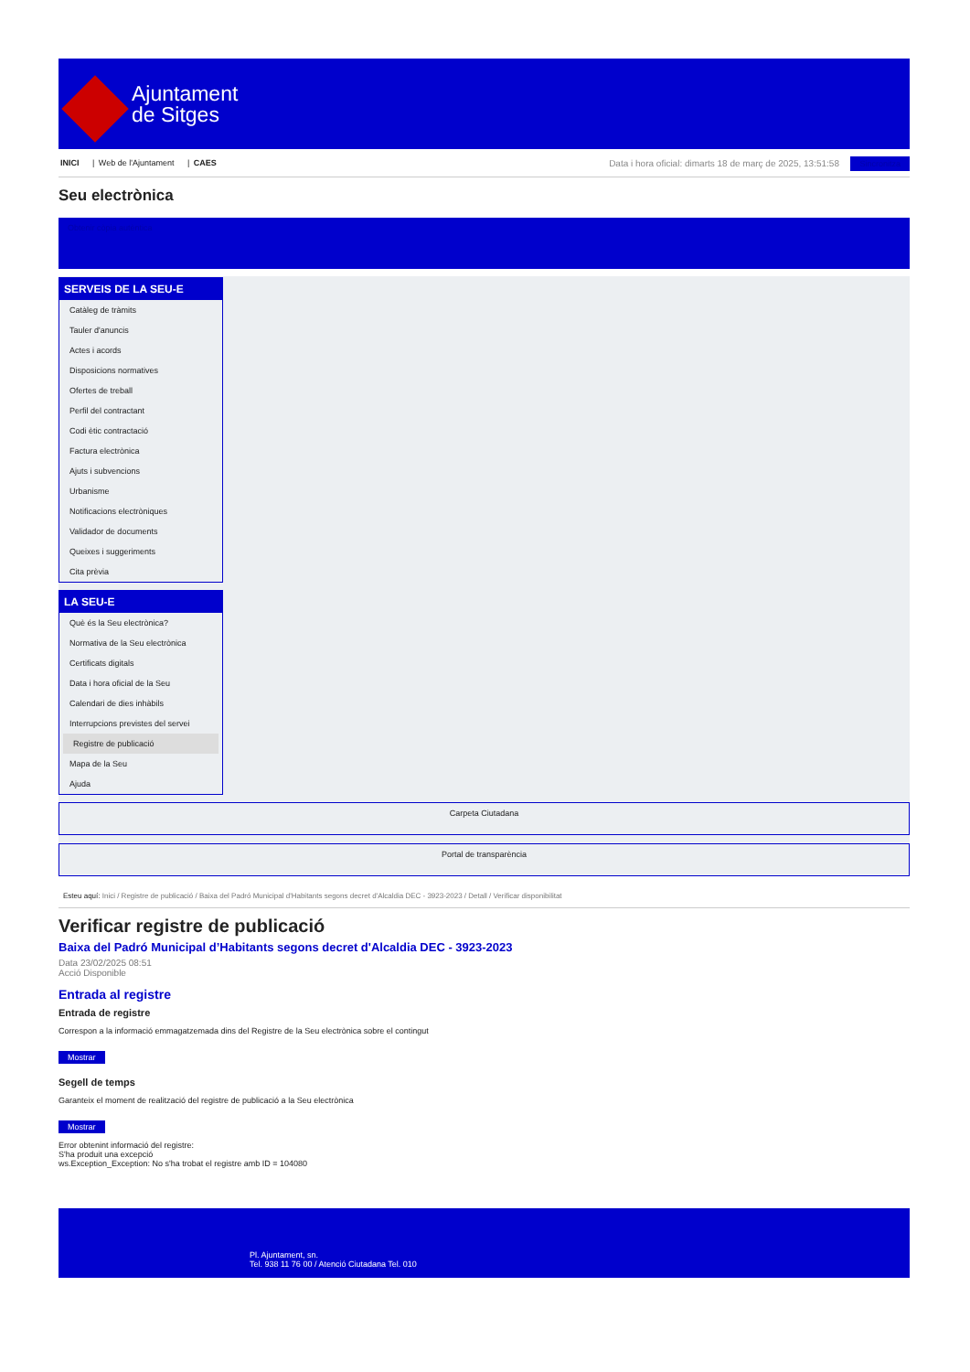Ajuntament
de Sitges
INICI | Web de l'Ajuntament | CAES
Data i hora oficial: dimarts 18 de març de 2025, 13:51:58 Sincronitza
Seu electrònica
Obtenir còpia autèntica
SERVEIS DE LA SEU-E
Catàleg de tràmits
Tauler d'anuncis
Actes i acords
Disposicions normatives
Ofertes de treball
Perfil del contractant
Codi ètic contractació
Factura electrònica
Ajuts i subvencions
Urbanisme
Notificacions electròniques
Validador de documents
Queixes i suggeriments
Cita prèvia
LA SEU-E
Què és la Seu electrònica?
Normativa de la Seu electrònica
Certificats digitals
Data i hora oficial de la Seu
Calendari de dies inhàbils
Interrupcions previstes del servei
Registre de publicació
Mapa de la Seu
Ajuda
Carpeta Ciutadana
Portal de transparència
Esteu aquí: Inici / Registre de publicació / Baixa del Padró Municipal d'Habitants segons decret d'Alcaldia DEC - 3923-2023 / Detall / Verificar disponibilitat
Verificar registre de publicació
Baixa del Padró Municipal d’Habitants segons decret d'Alcaldia DEC - 3923-2023
Data 23/02/2025 08:51
Acció Disponible
Entrada al registre
Entrada de registre
Correspon a la informació emmagatzemada dins del Registre de la Seu electrònica sobre el contingut
Mostrar
Segell de temps
Garanteix el moment de realització del registre de publicació a la Seu electrònica
Mostrar
Error obtenint informació del registre:
S'ha produit una excepció
ws.Exception_Exception: No s'ha trobat el registre amb ID = 104080
Pl. Ajuntament, sn.
Tel. 938 11 76 00 / Atenció Ciutadana Tel. 010